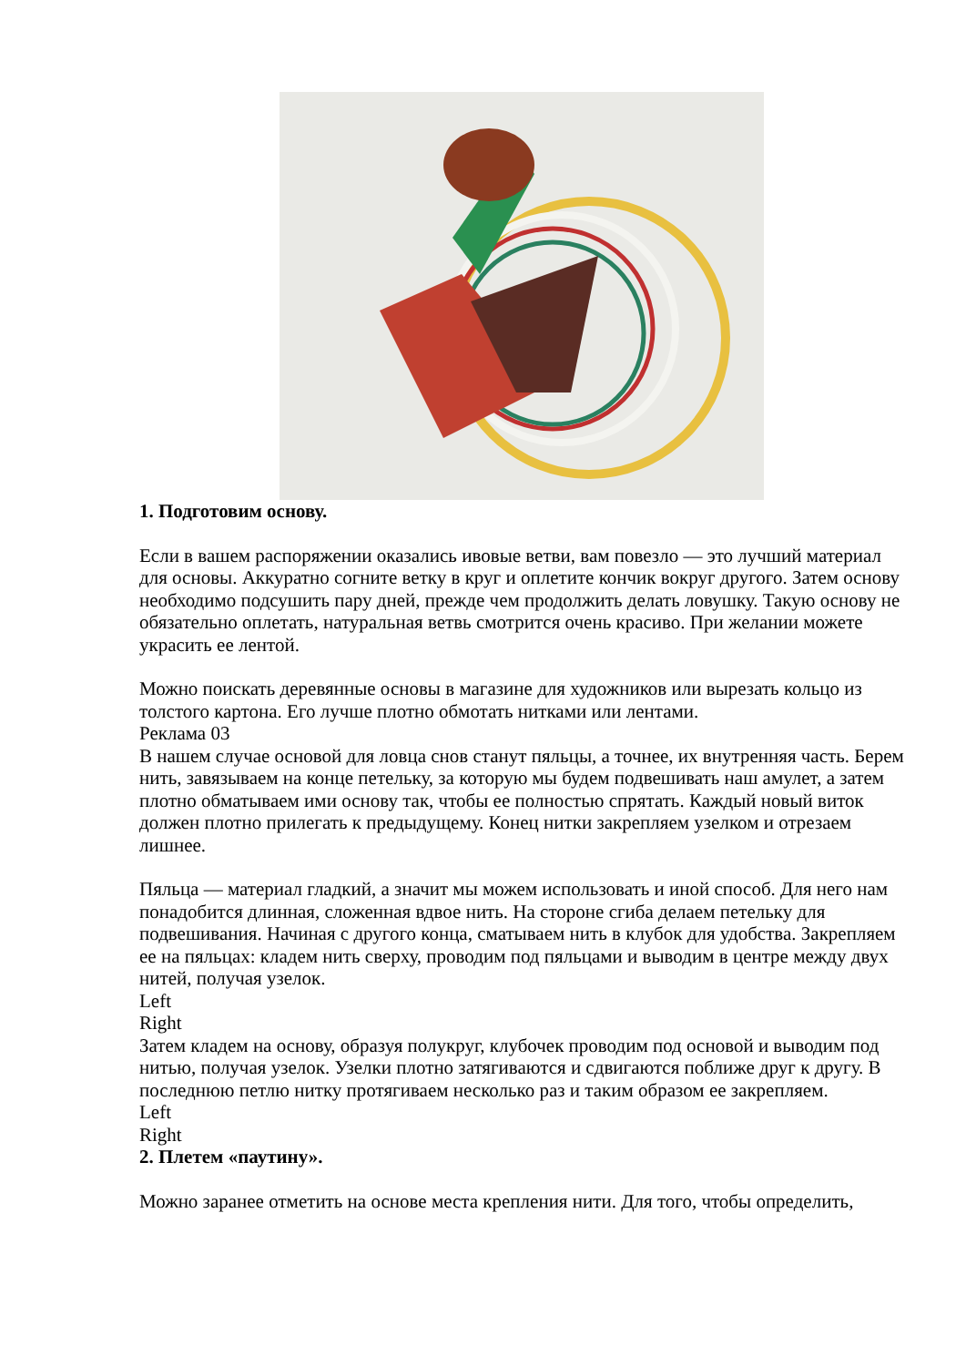1. Подготовим основу.
Если в вашем распоряжении оказались ивовые ветви, вам повезло — это лучший материал для основы. Аккуратно согните ветку в круг и оплетите кончик вокруг другого. Затем основу необходимо подсушить пару дней, прежде чем продолжить делать ловушку. Такую основу не обязательно оплетать, натуральная ветвь смотрится очень красиво. При желании можете украсить ее лентой.
Можно поискать деревянные основы в магазине для художников или вырезать кольцо из толстого картона. Его лучше плотно обмотать нитками или лентами.
Реклама 03
В нашем случае основой для ловца снов станут пяльцы, а точнее, их внутренняя часть. Берем нить, завязываем на конце петельку, за которую мы будем подвешивать наш амулет, а затем плотно обматываем ими основу так, чтобы ее полностью спрятать. Каждый новый виток должен плотно прилегать к предыдущему. Конец нитки закрепляем узелком и отрезаем лишнее.
Пяльца — материал гладкий, а значит мы можем использовать и иной способ. Для него нам понадобится длинная, сложенная вдвое нить. На стороне сгиба делаем петельку для подвешивания. Начиная с другого конца, сматываем нить в клубок для удобства. Закрепляем ее на пяльцах: кладем нить сверху, проводим под пяльцами и выводим в центре между двух нитей, получая узелок.
Left
Right
Затем кладем на основу, образуя полукруг, клубочек проводим под основой и выводим под нитью, получая узелок. Узелки плотно затягиваются и сдвигаются поближе друг к другу. В последнюю петлю нитку протягиваем несколько раз и таким образом ее закрепляем.
Left
Right
2. Плетем «паутину».
Можно заранее отметить на основе места крепления нити. Для того, чтобы определить,